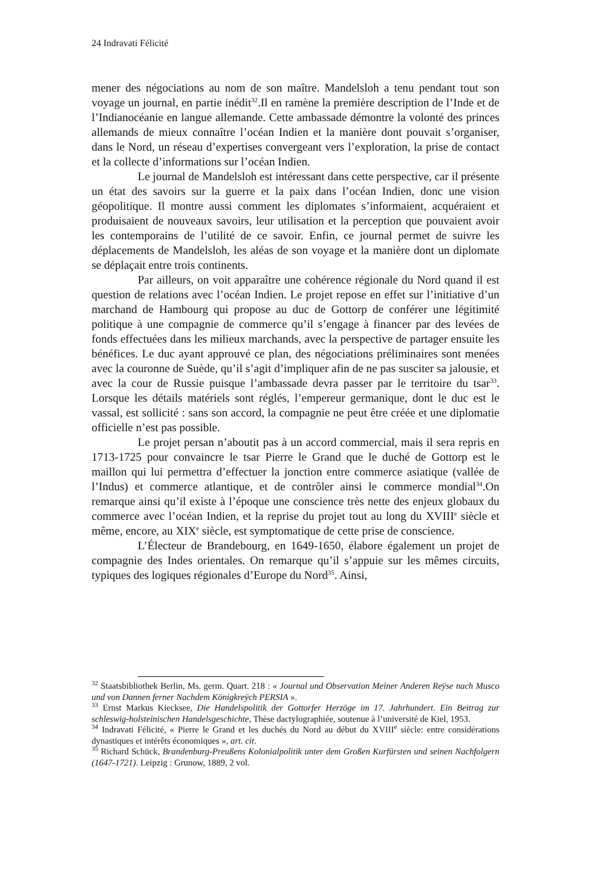24 Indravati Félicité
mener des négociations au nom de son maître. Mandelsloh a tenu pendant tout son voyage un journal, en partie inédit<sup>32</sup>.Il en ramène la première description de l’Inde et de l’Indianocéanie en langue allemande. Cette ambassade démontre la volonté des princes allemands de mieux connaître l’océan Indien et la manière dont pouvait s’organiser, dans le Nord, un réseau d’expertises convergeant vers l’exploration, la prise de contact et la collecte d’informations sur l’océan Indien.
Le journal de Mandelsloh est intéressant dans cette perspective, car il présente un état des savoirs sur la guerre et la paix dans l’océan Indien, donc une vision géopolitique. Il montre aussi comment les diplomates s’informaient, acquéraient et produisaient de nouveaux savoirs, leur utilisation et la perception que pouvaient avoir les contemporains de l’utilité de ce savoir. Enfin, ce journal permet de suivre les déplacements de Mandelsloh, les aléas de son voyage et la manière dont un diplomate se déplaçait entre trois continents.
Par ailleurs, on voit apparaître une cohérence régionale du Nord quand il est question de relations avec l’océan Indien. Le projet repose en effet sur l’initiative d’un marchand de Hambourg qui propose au duc de Gottorp de conférer une légitimité politique à une compagnie de commerce qu’il s’engage à financer par des levées de fonds effectuées dans les milieux marchands, avec la perspective de partager ensuite les bénéfices. Le duc ayant approuvé ce plan, des négociations préliminaires sont menées avec la couronne de Suède, qu’il s’agit d’impliquer afin de ne pas susciter sa jalousie, et avec la cour de Russie puisque l’ambassade devra passer par le territoire du tsar<sup>33</sup>. Lorsque les détails matériels sont réglés, l’empereur germanique, dont le duc est le vassal, est sollicité : sans son accord, la compagnie ne peut être créée et une diplomatie officielle n’est pas possible.
Le projet persan n’aboutit pas à un accord commercial, mais il sera repris en 1713-1725 pour convaincre le tsar Pierre le Grand que le duché de Gottorp est le maillon qui lui permettra d’effectuer la jonction entre commerce asiatique (vallée de l’Indus) et commerce atlantique, et de contrôler ainsi le commerce mondial<sup>34</sup>.On remarque ainsi qu’il existe à l’époque une conscience très nette des enjeux globaux du commerce avec l’océan Indien, et la reprise du projet tout au long du XVIII<sup>e</sup> siècle et même, encore, au XIX<sup>e</sup> siècle, est symptomatique de cette prise de conscience.
L’Électeur de Brandebourg, en 1649-1650, élabore également un projet de compagnie des Indes orientales. On remarque qu’il s’appuie sur les mêmes circuits, typiques des logiques régionales d’Europe du Nord<sup>35</sup>. Ainsi,
<sup>32</sup> Staatsbibliothek Berlin, Ms. germ. Quart. 218 : « Journal und Observation Meiner Anderen Reÿse nach Musco und von Dannen ferner Nachdem Königkreÿch PERSIA ».
<sup>33</sup> Ernst Markus Kiecksee, Die Handelspolitik der Gottorfer Herzöge im 17. Jahrhundert. Ein Beitrag zur schleswig-holsteinischen Handelsgeschichte, Thèse dactylographiée, soutenue à l’université de Kiel, 1953.
<sup>34</sup> Indravati Félicité, « Pierre le Grand et les duchés du Nord au début du XVIII<sup>e</sup> siècle: entre considérations dynastiques et intérêts économiques », art. cit.
<sup>35</sup> Richard Schück, Brandenburg-Preußens Kolonialpolitik unter dem Großen Kurfürsten und seinen Nachfolgern (1647-1721). Leipzig : Grunow, 1889, 2 vol.